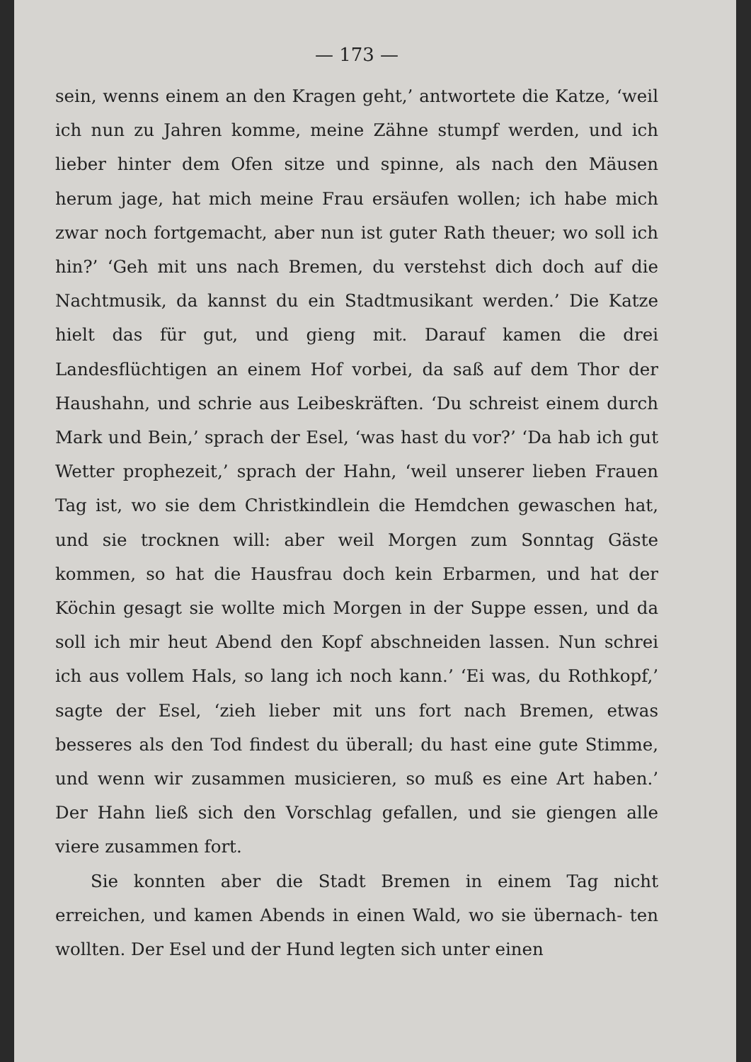— 173 —
sein, wenns einem an den Kragen geht,’ antwortete die Katze, ‘weil ich nun zu Jahren komme, meine Zähne stumpf werden, und ich lieber hinter dem Ofen sitze und spinne, als nach den Mäusen herum jage, hat mich meine Frau ersäufen wollen; ich habe mich zwar noch fortgemacht, aber nun ist guter Rath theuer; wo soll ich hin?’ ‘Geh mit uns nach Bremen, du verstehst dich doch auf die Nachtmusik, da kannst du ein Stadtmusikant werden.’ Die Katze hielt das für gut, und gieng mit. Darauf kamen die drei Landesflüchtigen an einem Hof vorbei, da saß auf dem Thor der Haushahn, und schrie aus Leibeskräften. ‘Du schreist einem durch Mark und Bein,’ sprach der Esel, ‘was hast du vor?’ ‘Da hab ich gut Wetter prophezeit,’ sprach der Hahn, ‘weil unserer lieben Frauen Tag ist, wo sie dem Christkindlein die Hemdchen gewaschen hat, und sie trocknen will: aber weil Morgen zum Sonntag Gäste kommen, so hat die Hausfrau doch kein Erbarmen, und hat der Köchin gesagt sie wollte mich Morgen in der Suppe essen, und da soll ich mir heut Abend den Kopf abschneiden lassen. Nun schrei ich aus vollem Hals, so lang ich noch kann.’ ‘Ei was, du Rothkopf,’ sagte der Esel, ‘zieh lieber mit uns fort nach Bremen, etwas besseres als den Tod findest du überall; du hast eine gute Stimme, und wenn wir zusammen musicieren, so muß es eine Art haben.’ Der Hahn ließ sich den Vorschlag gefallen, und sie giengen alle viere zusammen fort.
Sie konnten aber die Stadt Bremen in einem Tag nicht erreichen, und kamen Abends in einen Wald, wo sie übernach- ten wollten. Der Esel und der Hund legten sich unter einen